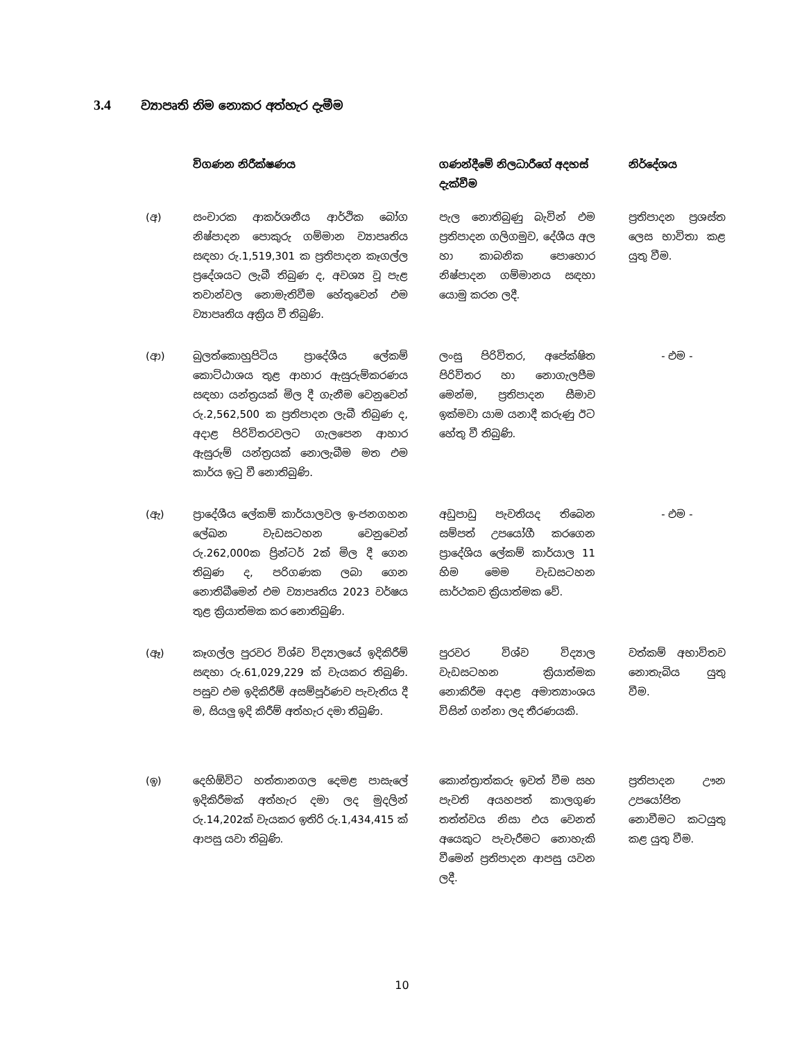3.4 ව්‍යාපෘති නිම නොකර අත්හැර දැමීම
| | විගණන නිරීක්ෂණය | ගණන්දීමේ නිලධාරීගේ අදහස් දැක්වීම | නිර්දේශය |
| --- | --- | --- | --- |
| (අ) | සංචාරක ආකර්ශනීය ආර්ථික බෝග නිෂ්පාදන පොකුරු ගම්මාන ව්‍යාපෘතිය සඳහා රු.1,519,301 ක ප්‍රතිපාදන කෑගල්ල ප්‍රදේශයට ලැබී තිබුණ ද, අවශ්‍ය වූ පැළ තවාන්වල නොමැතිවීම හේතුවෙන් එම ව්‍යාපෘතිය අක්‍රිය වී තිබුණි. | පැල නොතිබුණු බැවින් එම ප්‍රතිපාදන ගලිගමුව, දේශීය අල හා කාබනික පොහොර නිෂ්පාදන ගම්මානය සඳහා යොමු කරන ලදී. | ප්‍රතිපාදන ප්‍රශස්ත ලෙස භාවිතා කළ යුතු වීම. |
| (ආ) | බුලත්කොහුපිටිය ප්‍රාදේශීය ලේකම් කොට්ඨාශය තුළ ආහාර ඇසුරුම්කරණය සඳහා යන්ත්‍රයක් මිල දී ගැනීම වෙනුවෙන් රු.2,562,500 ක ප්‍රතිපාදන ලැබී තිබුණ ද, අදාළ පිරිවිතරවලට ගැලපෙන ආහාර ඇසුරුම් යන්ත්‍රයක් නොලැබීම මත එම කාර්ය ඉටු වී නොතිබුණි. | ලංසු පිරිවිතර, අපේක්ෂිත පිරිවිතර හා නොගැලපීම මෙන්ම, ප්‍රතිපාදන සීමාව ඉක්මවා යාම යනාදී කරුණු ඊට හේතු වී තිබුණි. | - එම - |
| (ඇ) | ප්‍රාදේශීය ලේකම් කාර්යාලවල ඉ-ජනගහන ලේඛන වැඩසටහන වෙනුවෙන් රු.262,000ක ප්‍රින්ටර් 2ක් මිල දී ගෙන තිබුණ ද, පරිගණක ලබා ගෙන නොතිබීමෙන් එම ව්‍යාපෘතිය 2023 වර්ෂය තුළ ක්‍රියාත්මක කර නොතිබුණි. | අඩුපාඩු පැවතියද තිබෙන සම්පත් උපයෝගී කරගෙන ප්‍රාදේශිය ලේකම් කාර්යාල 11 හිම මෙම වැඩසටහන සාර්ථකව ක්‍රියාත්මක වේ. | - එම - |
| (ඈ) | කෑගල්ල පුරවර විශ්ව විද්‍යාලයේ ඉදිකිරීම් සඳහා රු.61,029,229 ක් වැයකර තිබුණි. පසුව එම ඉදිකිරීම් අසම්පූර්ණව පැවැතිය දී ම, සියලු ඉදි කිරීම් අත්හැර දමා තිබුණි. | පුරවර විශ්ව විද්‍යාල වැඩසටහන ක්‍රියාත්මක නොකිරීම අදාළ අමාත්‍යාංශය විසින් ගන්නා ලද තීරණයකි. | වත්කම් අභාවිතව නොතැබිය යුතු වීම. |
| (ඉ) | දෙහිඕවිට හත්තානගල දෙමළ පාසැලේ ඉදිකිරීමක් අත්හැර දමා ලද මුදලින් රු.14,202ක් වැයකර ඉතිරි රු.1,434,415 ක් ආපසු යවා තිබුණි. | කොන්ත්‍රාත්කරු ඉවත් වීම සහ පැවති අයහපත් කාලගුණ තත්ත්වය නිසා එය වෙනත් අයෙකුට පැවැරීමට නොහැකි වීමෙන් ප්‍රතිපාදන ආපසු යවන ලදී. | ප්‍රතිපාදන ඌන උපයෝජිත නොවීමට කටයුතු කළ යුතු වීම. |
10